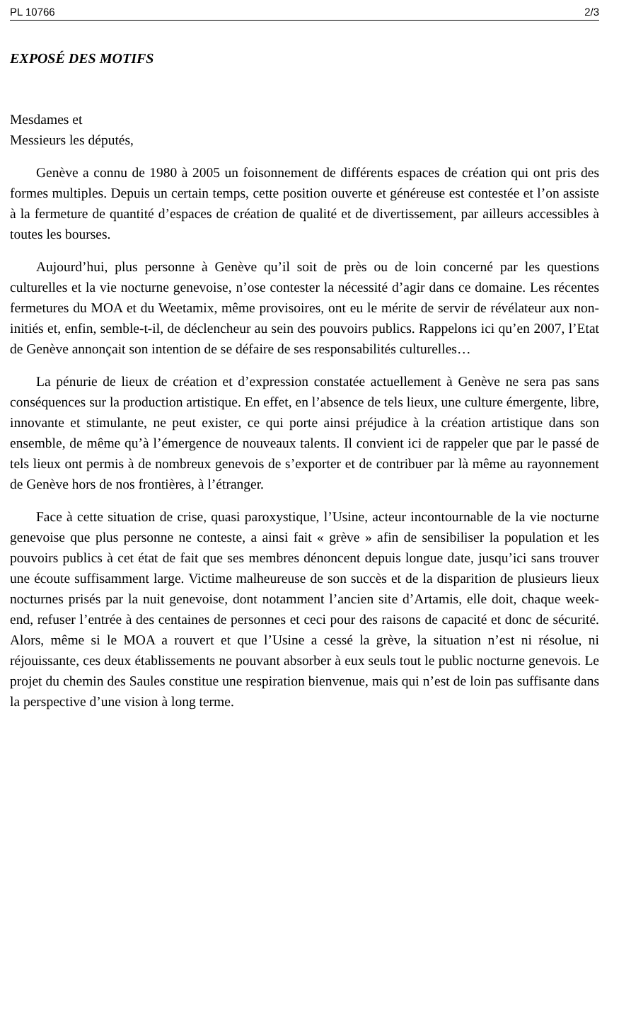PL 10766 2/3
EXPOSÉ DES MOTIFS
Mesdames et
Messieurs les députés,
Genève a connu de 1980 à 2005 un foisonnement de différents espaces de création qui ont pris des formes multiples. Depuis un certain temps, cette position ouverte et généreuse est contestée et l’on assiste à la fermeture de quantité d’espaces de création de qualité et de divertissement, par ailleurs accessibles à toutes les bourses.
Aujourd’hui, plus personne à Genève qu’il soit de près ou de loin concerné par les questions culturelles et la vie nocturne genevoise, n’ose contester la nécessité d’agir dans ce domaine. Les récentes fermetures du MOA et du Weetamix, même provisoires, ont eu le mérite de servir de révélateur aux non-initiés et, enfin, semble-t-il, de déclencheur au sein des pouvoirs publics. Rappelons ici qu’en 2007, l’Etat de Genève annonçait son intention de se défaire de ses responsabilités culturelles…
La pénurie de lieux de création et d’expression constatée actuellement à Genève ne sera pas sans conséquences sur la production artistique. En effet, en l’absence de tels lieux, une culture émergente, libre, innovante et stimulante, ne peut exister, ce qui porte ainsi préjudice à la création artistique dans son ensemble, de même qu’à l’émergence de nouveaux talents. Il convient ici de rappeler que par le passé de tels lieux ont permis à de nombreux genevois de s’exporter et de contribuer par là même au rayonnement de Genève hors de nos frontières, à l’étranger.
Face à cette situation de crise, quasi paroxystique, l’Usine, acteur incontournable de la vie nocturne genevoise que plus personne ne conteste, a ainsi fait « grève » afin de sensibiliser la population et les pouvoirs publics à cet état de fait que ses membres dénoncent depuis longue date, jusqu’ici sans trouver une écoute suffisamment large. Victime malheureuse de son succès et de la disparition de plusieurs lieux nocturnes prisés par la nuit genevoise, dont notamment l’ancien site d’Artamis, elle doit, chaque week-end, refuser l’entrée à des centaines de personnes et ceci pour des raisons de capacité et donc de sécurité. Alors, même si le MOA a rouvert et que l’Usine a cessé la grève, la situation n’est ni résolue, ni réjouissante, ces deux établissements ne pouvant absorber à eux seuls tout le public nocturne genevois. Le projet du chemin des Saules constitue une respiration bienvenue, mais qui n’est de loin pas suffisante dans la perspective d’une vision à long terme.